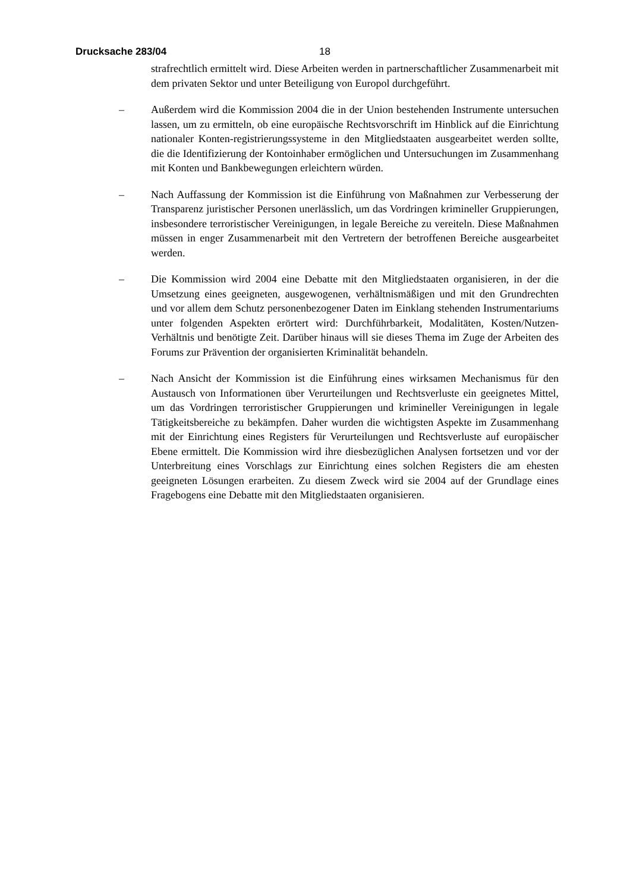Drucksache 283/04 18
strafrechtlich ermittelt wird. Diese Arbeiten werden in partnerschaftlicher Zusammenarbeit mit dem privaten Sektor und unter Beteiligung von Europol durchgeführt.
– Außerdem wird die Kommission 2004 die in der Union bestehenden Instrumente untersuchen lassen, um zu ermitteln, ob eine europäische Rechtsvorschrift im Hinblick auf die Einrichtung nationaler Konten-registrierungssysteme in den Mitgliedstaaten ausgearbeitet werden sollte, die die Identifizierung der Kontoinhaber ermöglichen und Untersuchungen im Zusammenhang mit Konten und Bankbewegungen erleichtern würden.
– Nach Auffassung der Kommission ist die Einführung von Maßnahmen zur Verbesserung der Transparenz juristischer Personen unerlässlich, um das Vordringen krimineller Gruppierungen, insbesondere terroristischer Vereinigungen, in legale Bereiche zu vereiteln. Diese Maßnahmen müssen in enger Zusammenarbeit mit den Vertretern der betroffenen Bereiche ausgearbeitet werden.
– Die Kommission wird 2004 eine Debatte mit den Mitgliedstaaten organisieren, in der die Umsetzung eines geeigneten, ausgewogenen, verhältnismäßigen und mit den Grundrechten und vor allem dem Schutz personenbezogener Daten im Einklang stehenden Instrumentariums unter folgenden Aspekten erörtert wird: Durchführbarkeit, Modalitäten, Kosten/Nutzen-Verhältnis und benötigte Zeit. Darüber hinaus will sie dieses Thema im Zuge der Arbeiten des Forums zur Prävention der organisierten Kriminalität behandeln.
– Nach Ansicht der Kommission ist die Einführung eines wirksamen Mechanismus für den Austausch von Informationen über Verurteilungen und Rechtsverluste ein geeignetes Mittel, um das Vordringen terroristischer Gruppierungen und krimineller Vereinigungen in legale Tätigkeitsbereiche zu bekämpfen. Daher wurden die wichtigsten Aspekte im Zusammenhang mit der Einrichtung eines Registers für Verurteilungen und Rechtsverluste auf europäischer Ebene ermittelt. Die Kommission wird ihre diesbezüglichen Analysen fortsetzen und vor der Unterbreitung eines Vorschlags zur Einrichtung eines solchen Registers die am ehesten geeigneten Lösungen erarbeiten. Zu diesem Zweck wird sie 2004 auf der Grundlage eines Fragebogens eine Debatte mit den Mitgliedstaaten organisieren.